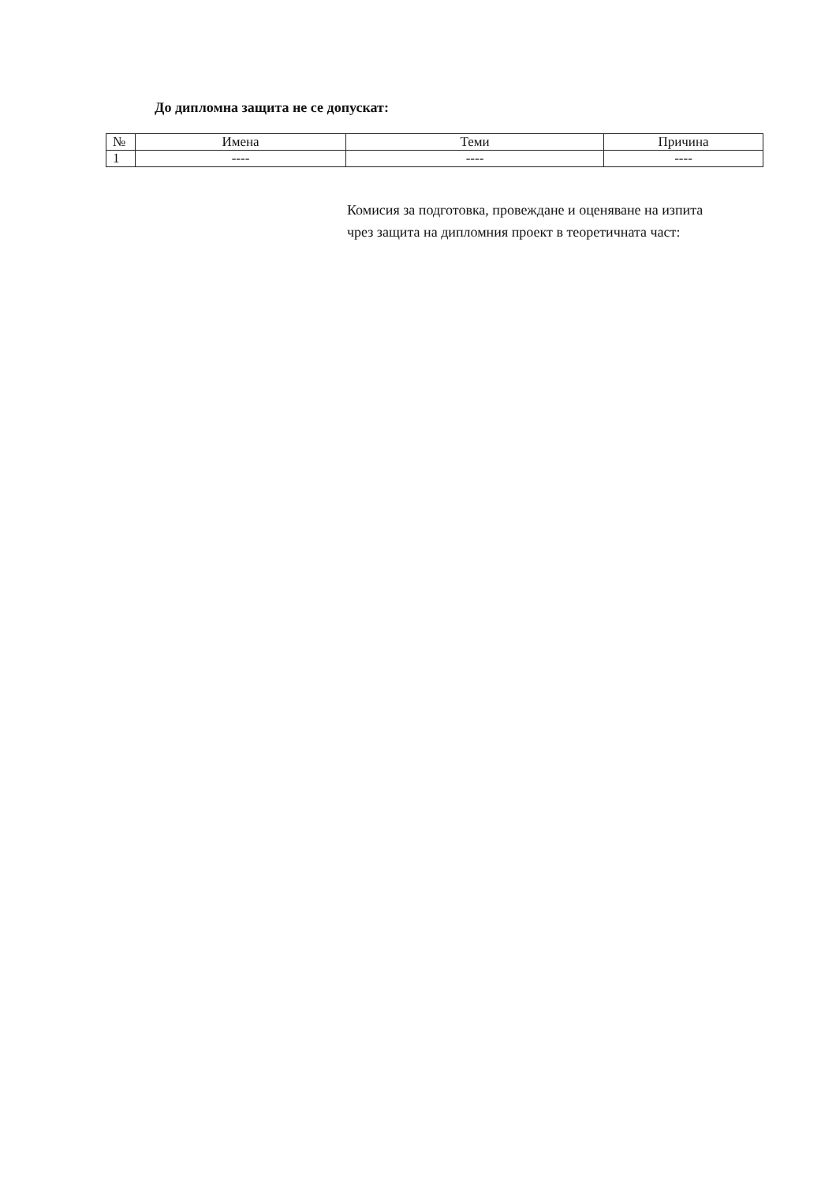До дипломна защита не се допускат:
| № | Имена | Теми | Причина |
| --- | --- | --- | --- |
| 1 | ---- | ---- | ---- |
Комисия за подготовка, провеждане и оценяване на изпита чрез защита на дипломния проект в теоретичната част: